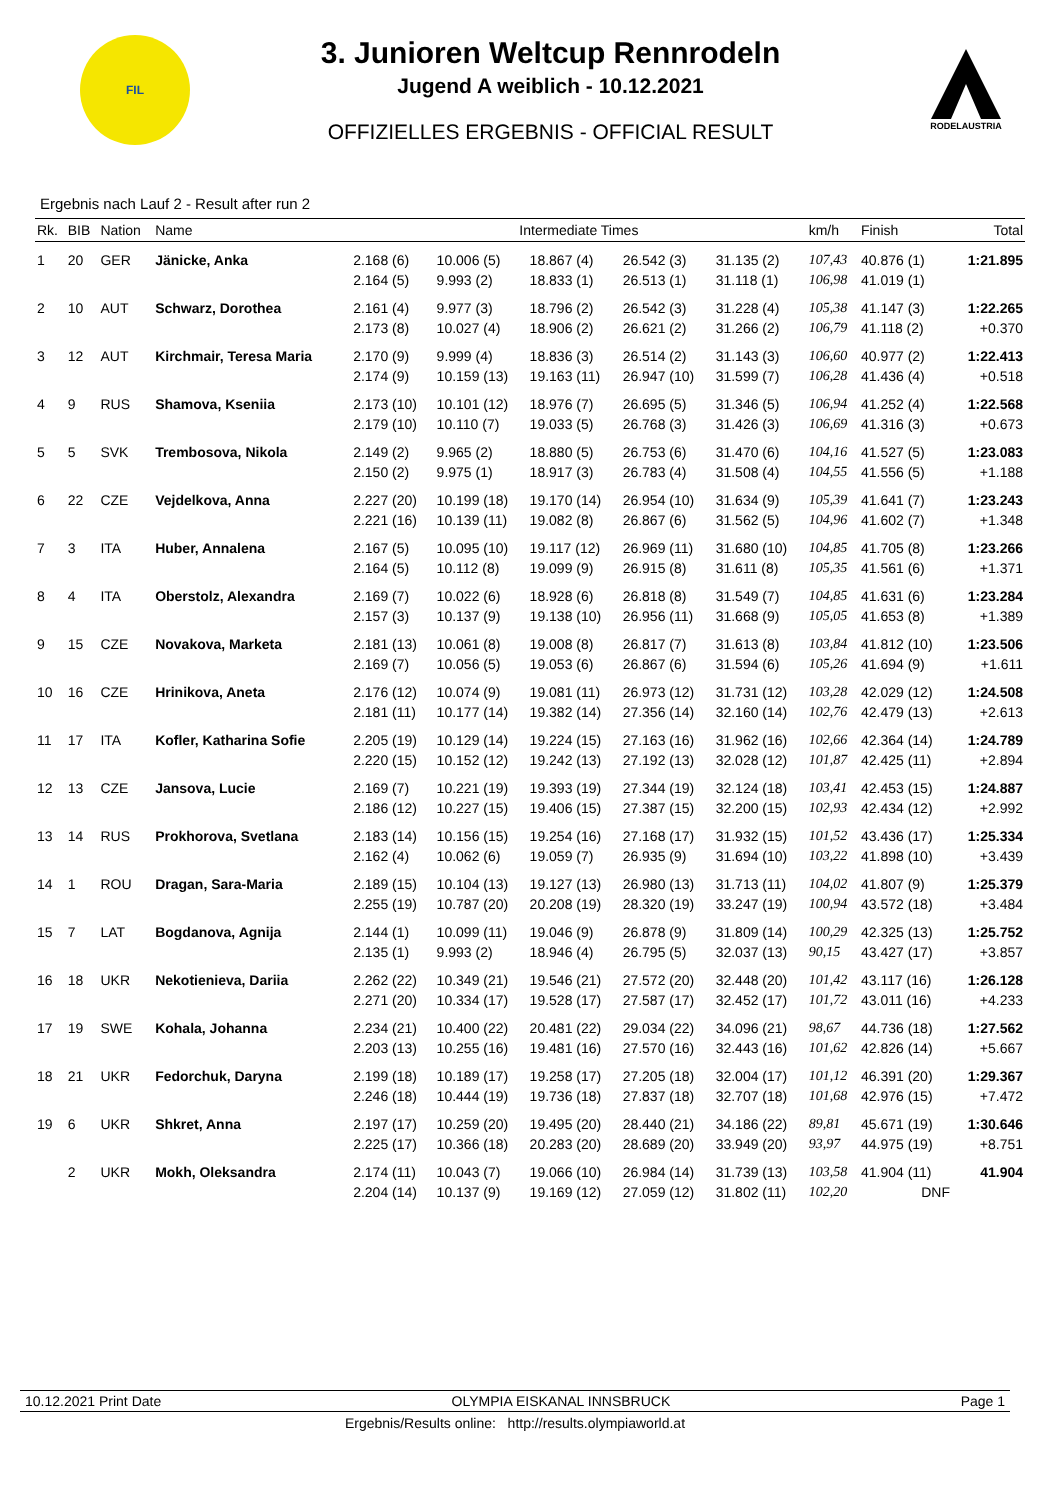FIL
3. Junioren Weltcup Rennrodeln
Jugend A weiblich - 10.12.2021
OFFIZIELLES ERGEBNIS - OFFICIAL RESULT
RODELAUSTRIA
Ergebnis nach Lauf 2 - Result after run 2
| Rk. | BIB | Nation | Name | Intermediate Times | | | | | km/h | Finish | Total |
| --- | --- | --- | --- | --- | --- | --- | --- | --- | --- | --- | --- |
| 1 | 20 | GER | Jänicke, Anka | 2.168 (6) | 10.006 (5) | 18.867 (4) | 26.542 (3) | 31.135 (2) | 107,43 | 40.876 (1) | 1:21.895 |
| | | | | 2.164 (5) | 9.993 (2) | 18.833 (1) | 26.513 (1) | 31.118 (1) | 106,98 | 41.019 (1) | |
| 2 | 10 | AUT | Schwarz, Dorothea | 2.161 (4) | 9.977 (3) | 18.796 (2) | 26.542 (3) | 31.228 (4) | 105,38 | 41.147 (3) | 1:22.265 |
| | | | | 2.173 (8) | 10.027 (4) | 18.906 (2) | 26.621 (2) | 31.266 (2) | 106,79 | 41.118 (2) | +0.370 |
| 3 | 12 | AUT | Kirchmair, Teresa Maria | 2.170 (9) | 9.999 (4) | 18.836 (3) | 26.514 (2) | 31.143 (3) | 106,60 | 40.977 (2) | 1:22.413 |
| | | | | 2.174 (9) | 10.159 (13) | 19.163 (11) | 26.947 (10) | 31.599 (7) | 106,28 | 41.436 (4) | +0.518 |
| 4 | 9 | RUS | Shamova, Kseniia | 2.173 (10) | 10.101 (12) | 18.976 (7) | 26.695 (5) | 31.346 (5) | 106,94 | 41.252 (4) | 1:22.568 |
| | | | | 2.179 (10) | 10.110 (7) | 19.033 (5) | 26.768 (3) | 31.426 (3) | 106,69 | 41.316 (3) | +0.673 |
| 5 | 5 | SVK | Trembosova, Nikola | 2.149 (2) | 9.965 (2) | 18.880 (5) | 26.753 (6) | 31.470 (6) | 104,16 | 41.527 (5) | 1:23.083 |
| | | | | 2.150 (2) | 9.975 (1) | 18.917 (3) | 26.783 (4) | 31.508 (4) | 104,55 | 41.556 (5) | +1.188 |
| 6 | 22 | CZE | Vejdelkova, Anna | 2.227 (20) | 10.199 (18) | 19.170 (14) | 26.954 (10) | 31.634 (9) | 105,39 | 41.641 (7) | 1:23.243 |
| | | | | 2.221 (16) | 10.139 (11) | 19.082 (8) | 26.867 (6) | 31.562 (5) | 104,96 | 41.602 (7) | +1.348 |
| 7 | 3 | ITA | Huber, Annalena | 2.167 (5) | 10.095 (10) | 19.117 (12) | 26.969 (11) | 31.680 (10) | 104,85 | 41.705 (8) | 1:23.266 |
| | | | | 2.164 (5) | 10.112 (8) | 19.099 (9) | 26.915 (8) | 31.611 (8) | 105,35 | 41.561 (6) | +1.371 |
| 8 | 4 | ITA | Oberstolz, Alexandra | 2.169 (7) | 10.022 (6) | 18.928 (6) | 26.818 (8) | 31.549 (7) | 104,85 | 41.631 (6) | 1:23.284 |
| | | | | 2.157 (3) | 10.137 (9) | 19.138 (10) | 26.956 (11) | 31.668 (9) | 105,05 | 41.653 (8) | +1.389 |
| 9 | 15 | CZE | Novakova, Marketa | 2.181 (13) | 10.061 (8) | 19.008 (8) | 26.817 (7) | 31.613 (8) | 103,84 | 41.812 (10) | 1:23.506 |
| | | | | 2.169 (7) | 10.056 (5) | 19.053 (6) | 26.867 (6) | 31.594 (6) | 105,26 | 41.694 (9) | +1.611 |
| 10 | 16 | CZE | Hrinikova, Aneta | 2.176 (12) | 10.074 (9) | 19.081 (11) | 26.973 (12) | 31.731 (12) | 103,28 | 42.029 (12) | 1:24.508 |
| | | | | 2.181 (11) | 10.177 (14) | 19.382 (14) | 27.356 (14) | 32.160 (14) | 102,76 | 42.479 (13) | +2.613 |
| 11 | 17 | ITA | Kofler, Katharina Sofie | 2.205 (19) | 10.129 (14) | 19.224 (15) | 27.163 (16) | 31.962 (16) | 102,66 | 42.364 (14) | 1:24.789 |
| | | | | 2.220 (15) | 10.152 (12) | 19.242 (13) | 27.192 (13) | 32.028 (12) | 101,87 | 42.425 (11) | +2.894 |
| 12 | 13 | CZE | Jansova, Lucie | 2.169 (7) | 10.221 (19) | 19.393 (19) | 27.344 (19) | 32.124 (18) | 103,41 | 42.453 (15) | 1:24.887 |
| | | | | 2.186 (12) | 10.227 (15) | 19.406 (15) | 27.387 (15) | 32.200 (15) | 102,93 | 42.434 (12) | +2.992 |
| 13 | 14 | RUS | Prokhorova, Svetlana | 2.183 (14) | 10.156 (15) | 19.254 (16) | 27.168 (17) | 31.932 (15) | 101,52 | 43.436 (17) | 1:25.334 |
| | | | | 2.162 (4) | 10.062 (6) | 19.059 (7) | 26.935 (9) | 31.694 (10) | 103,22 | 41.898 (10) | +3.439 |
| 14 | 1 | ROU | Dragan, Sara-Maria | 2.189 (15) | 10.104 (13) | 19.127 (13) | 26.980 (13) | 31.713 (11) | 104,02 | 41.807 (9) | 1:25.379 |
| | | | | 2.255 (19) | 10.787 (20) | 20.208 (19) | 28.320 (19) | 33.247 (19) | 100,94 | 43.572 (18) | +3.484 |
| 15 | 7 | LAT | Bogdanova, Agnija | 2.144 (1) | 10.099 (11) | 19.046 (9) | 26.878 (9) | 31.809 (14) | 100,29 | 42.325 (13) | 1:25.752 |
| | | | | 2.135 (1) | 9.993 (2) | 18.946 (4) | 26.795 (5) | 32.037 (13) | 90,15 | 43.427 (17) | +3.857 |
| 16 | 18 | UKR | Nekotienieva, Dariia | 2.262 (22) | 10.349 (21) | 19.546 (21) | 27.572 (20) | 32.448 (20) | 101,42 | 43.117 (16) | 1:26.128 |
| | | | | 2.271 (20) | 10.334 (17) | 19.528 (17) | 27.587 (17) | 32.452 (17) | 101,72 | 43.011 (16) | +4.233 |
| 17 | 19 | SWE | Kohala, Johanna | 2.234 (21) | 10.400 (22) | 20.481 (22) | 29.034 (22) | 34.096 (21) | 98,67 | 44.736 (18) | 1:27.562 |
| | | | | 2.203 (13) | 10.255 (16) | 19.481 (16) | 27.570 (16) | 32.443 (16) | 101,62 | 42.826 (14) | +5.667 |
| 18 | 21 | UKR | Fedorchuk, Daryna | 2.199 (18) | 10.189 (17) | 19.258 (17) | 27.205 (18) | 32.004 (17) | 101,12 | 46.391 (20) | 1:29.367 |
| | | | | 2.246 (18) | 10.444 (19) | 19.736 (18) | 27.837 (18) | 32.707 (18) | 101,68 | 42.976 (15) | +7.472 |
| 19 | 6 | UKR | Shkret, Anna | 2.197 (17) | 10.259 (20) | 19.495 (20) | 28.440 (21) | 34.186 (22) | 89,81 | 45.671 (19) | 1:30.646 |
| | | | | 2.225 (17) | 10.366 (18) | 20.283 (20) | 28.689 (20) | 33.949 (20) | 93,97 | 44.975 (19) | +8.751 |
| | 2 | UKR | Mokh, Oleksandra | 2.174 (11) | 10.043 (7) | 19.066 (10) | 26.984 (14) | 31.739 (13) | 103,58 | 41.904 (11) | 41.904 |
| | | | | 2.204 (14) | 10.137 (9) | 19.169 (12) | 27.059 (12) | 31.802 (11) | 102,20 | DNF | |
10.12.2021 Print Date OLYMPIA EISKANAL INNSBRUCK Page 1
Ergebnis/Results online: http://results.olympiaworld.at